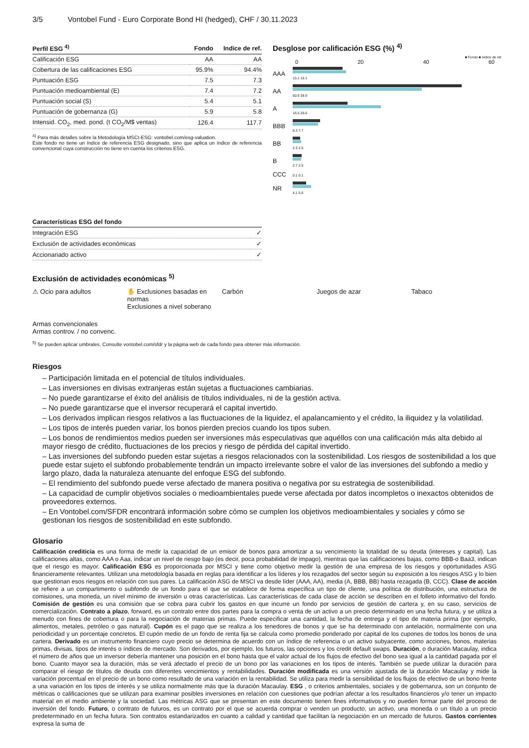3/5 Vontobel Fund - Euro Corporate Bond HI (hedged), CHF / 30.11.2023
| Perfil ESG <sup>4)</sup> | Fondo | Indice de ref. |
| --- | --- | --- |
| Calificación ESG | AA | AA |
| Cobertura de las calificaciones ESG | 95.9% | 94.4% |
| Puntuación ESG | 7.5 | 7.3 |
| Puntuación medioambiental (E) | 7.4 | 7.2 |
| Puntuación social (S) | 5.4 | 5.1 |
| Puntuación de gobernanza (G) | 5.9 | 5.8 |
| Intensid. CO<sub>2</sub>, med. pond. (t CO<sub>2</sub>/M$ ventas) | 126.4 | 117.7 |
<sup>4)</sup> Para más detalles sobre la Metodología MSCI-ESG: vontobel.com/esg-valuation.
Este fondo no tiene un índice de referencia ESG designado, sino que aplica un índice de referencia convencional cuya construcción no tiene en cuenta los criterios ESG.
Desglose por calificación ESG (%) <sup>4)</sup>
■ Fondo ■ Indice de ref.
0 20 40 60
| AAA | 15.1 16.1 |
| AA | 50.9 38.9 |
| A | 16.5 26.6 |
| BBB | 8.3 7.7 |
| BB | 2.3 2.5 |
| B | 2.7 2.5 |
| CCC | 0.1 0.1 |
| NR | 4.1 5.6 |
| Características ESG del fondo | |
| --- | --- |
| Integración ESG | ✓ |
| Exclusión de actividades económicas | ✓ |
| Accionariado activo | ✓ |
Exclusión de actividades económicas <sup>5)</sup>
⚠ Ocio para adultos
✋ Exclusiones basadas en normas
Exclusiones a nivel soberano
Carbón
Juegos de azar
Tabaco
Armas convencionales
Armas controv. / no convenc.
<sup>5)</sup> Se pueden aplicar umbrales. Consulte vontobel.com/sfdr y la página web de cada fondo para obtener más información.
Riesgos
– Participación limitada en el potencial de títulos individuales.
– Las inversiones en divisas extranjeras están sujetas a fluctuaciones cambiarias.
– No puede garantizarse el éxito del análisis de títulos individuales, ni de la gestión activa.
– No puede garantizarse que el inversor recuperará el capital invertido.
– Los derivados implican riesgos relativos a las fluctuaciones de la liquidez, el apalancamiento y el crédito, la iliquidez y la volatilidad.
– Los tipos de interés pueden variar, los bonos pierden precios cuando los tipos suben.
– Los bonos de rendimientos medios pueden ser inversiones más especulativas que aquéllos con una calificación más alta debido al mayor riesgo de crédito, fluctuaciones de los precios y riesgo de pérdida del capital invertido.
– Las inversiones del subfondo pueden estar sujetas a riesgos relacionados con la sostenibilidad. Los riesgos de sostenibilidad a los que puede estar sujeto el subfondo probablemente tendrán un impacto irrelevante sobre el valor de las inversiones del subfondo a medio y largo plazo, dada la naturaleza atenuante del enfoque ESG del subfondo.
– El rendimiento del subfondo puede verse afectado de manera positiva o negativa por su estrategia de sostenibilidad.
– La capacidad de cumplir objetivos sociales o medioambientales puede verse afectada por datos incompletos o inexactos obtenidos de proveedores externos.
– En Vontobel.com/SFDR encontrará información sobre cómo se cumplen los objetivos medioambientales y sociales y cómo se gestionan los riesgos de sostenibilidad en este subfondo.
Glosario
Calificación crediticia es una forma de medir la capacidad de un emisor de bonos para amortizar a su vencimiento la totalidad de su deuda (intereses y capital). Las calificaciones altas, como AAA o Aaa, indicar un nivel de riesgo bajo (es decir, poca probabilidad de impago), mientras que las calificaciones bajas, como BBB-o Baa3, indican que el riesgo es mayor. Calificación ESG es proporcionada por MSCI y tiene como objetivo medir la gestión de una empresa de los riesgos y oportunidades ASG financieramente relevantes. Utilizan una metodología basada en reglas para identificar a los líderes y los rezagados del sector según su exposición a los riesgos ASG y lo bien que gestionan esos riesgos en relación con sus pares. La calificación ASG de MSCI va desde líder (AAA, AA), media (A, BBB, BB) hasta rezagada (B, CCC). Clase de acción se refiere a un compartimento o subfondo de un fondo para el que se establece de forma específica un tipo de cliente, una política de distribución, una estructura de comisiones, una moneda, un nivel mínimo de inversión u otras características. Las características de cada clase de acción se describen en el folleto informativo del fondo. Comisión de gestión es una comisión que se cobra para cubrir los gastos en que incurre un fondo por servicios de gestión de cartera y, en su caso, servicios de comercialización. Contrato a plazo, forward, es un contrato entre dos partes para la compra o venta de un activo a un precio determinado en una fecha futura, y se utiliza a menudo con fines de cobertura o para la negociación de materias primas. Puede especificar una cantidad, la fecha de entrega y el tipo de materia prima (por ejemplo, alimentos, metales, petróleo o gas natural). Cupón es el pago que se realiza a los tenedores de bonos y que se ha determinado con antelación, normalmente con una periodicidad y un porcentaje concretos. El cupón medio de un fondo de renta fija se calcula como promedio ponderado por capital de los cupones de todos los bonos de una cartera. Derivado es un instrumento financiero cuyo precio se determina de acuerdo con un índice de referencia o un activo subyacente, como acciones, bonos, materias primas, divisas, tipos de interés o índices de mercado. Son derivados, por ejemplo, los futuros, las opciones y los credit default swaps. Duración, o duración Macaulay, indica el número de años que un inversor debería mantener una posición en el bono hasta que el valor actual de los flujos de efectivo del bono sea igual a la cantidad pagada por el bono. Cuanto mayor sea la duración, más se verá afectado el precio de un bono por las variaciones en los tipos de interés. También se puede utilizar la duración para comparar el riesgo de títulos de deuda con diferentes vencimientos y rentabilidades. Duración modificada es una versión ajustada de la duración Macaulay y mide la variación porcentual en el precio de un bono como resultado de una variación en la rentabilidad. Se utiliza para medir la sensibilidad de los flujos de efectivo de un bono frente a una variación en los tipos de interés y se utiliza normalmente más que la duración Macaulay. ESG , o criterios ambientales, sociales y de gobernanza, son un conjunto de métricas o calificaciones que se utilizan para examinar posibles inversiones en relación con cuestiones que podrían afectar a los resultados financieros y/o tener un impacto material en el medio ambiente y la sociedad. Las métricas ASG que se presentan en este documento tienen fines informativos y no pueden formar parte del proceso de inversión del fondo. Futuro, o contrato de futuros, es un contrato por el que se acuerda comprar o venden un producto, un activo, una moneda o un título a un precio predeterminado en un fecha futura. Son contratos estandarizados en cuanto a calidad y cantidad que facilitan la negociación en un mercado de futuros. Gastos corrientes expresa la suma de